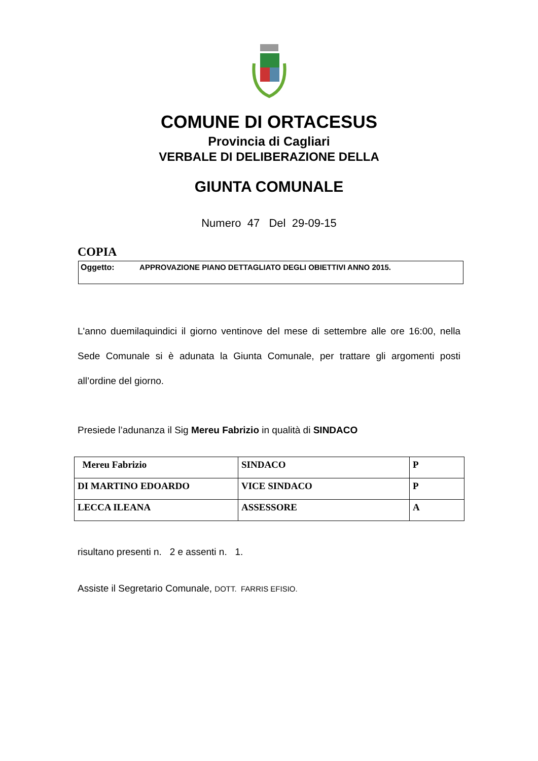COMUNE DI ORTACESUS
Provincia di Cagliari
VERBALE DI DELIBERAZIONE DELLA
GIUNTA COMUNALE
Numero 47 Del 29-09-15
COPIA
Oggetto: APPROVAZIONE PIANO DETTAGLIATO DEGLI OBIETTIVI ANNO 2015.
L'anno duemilaquindici il giorno ventinove del mese di settembre alle ore 16:00, nella Sede Comunale si è adunata la Giunta Comunale, per trattare gli argomenti posti all’ordine del giorno.
Presiede l’adunanza il Sig Mereu Fabrizio in qualità di SINDACO
| Mereu Fabrizio | SINDACO | P |
| DI MARTINO EDOARDO | VICE SINDACO | P |
| LECCA ILEANA | ASSESSORE | A |
risultano presenti n. 2 e assenti n. 1.
Assiste il Segretario Comunale, DOTT. FARRIS EFISIO.